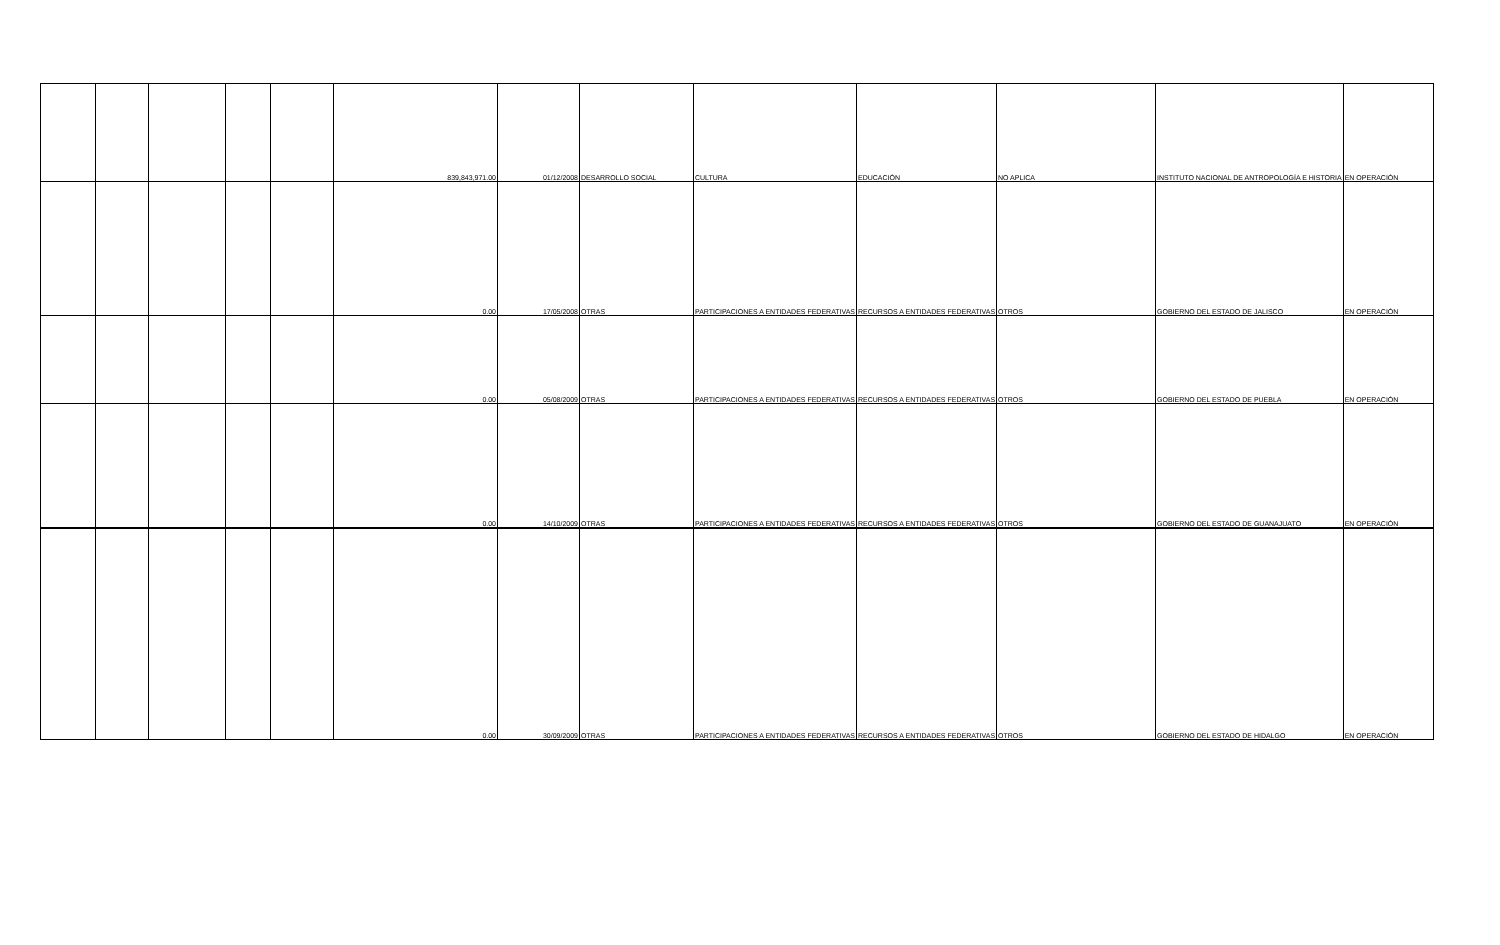| | | | | | 839,843,971.00 | 01/12/2008 | DESARROLLO SOCIAL | CULTURA | EDUCACIÓN | NO APLICA | INSTITUTO NACIONAL DE ANTROPOLOGÍA E HISTORIA | EN OPERACIÓN |
| | | | | | 0.00 | 17/05/2008 | OTRAS | PARTICIPACIONES A ENTIDADES FEDERATIVAS | RECURSOS A ENTIDADES FEDERATIVAS | OTROS | GOBIERNO DEL ESTADO DE JALISCO | EN OPERACIÓN |
| | | | | | 0.00 | 05/08/2009 | OTRAS | PARTICIPACIONES A ENTIDADES FEDERATIVAS | RECURSOS A ENTIDADES FEDERATIVAS | OTROS | GOBIERNO DEL ESTADO DE PUEBLA | EN OPERACIÓN |
| | | | | | 0.00 | 14/10/2009 | OTRAS | PARTICIPACIONES A ENTIDADES FEDERATIVAS | RECURSOS A ENTIDADES FEDERATIVAS | OTROS | GOBIERNO DEL ESTADO DE GUANAJUATO | EN OPERACIÓN |
| | | | | | 0.00 | 30/09/2009 | OTRAS | PARTICIPACIONES A ENTIDADES FEDERATIVAS | RECURSOS A ENTIDADES FEDERATIVAS | OTROS | GOBIERNO DEL ESTADO DE HIDALGO | EN OPERACIÓN |